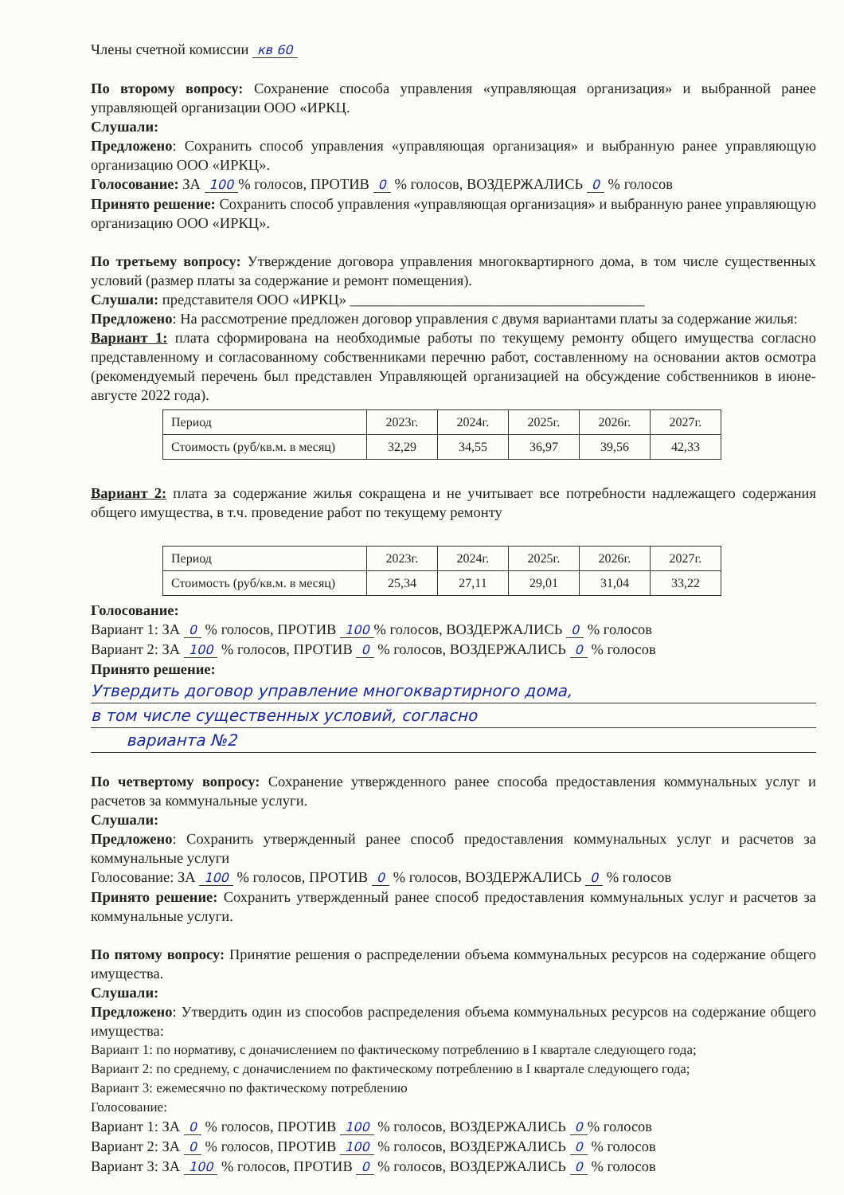Члены счетной комиссии кв 60
По второму вопросу: Сохранение способа управления «управляющая организация» и выбранной ранее управляющей организации ООО «ИРКЦ.
Слушали:
Предложено: Сохранить способ управления «управляющая организация» и выбранную ранее управляющую организацию ООО «ИРКЦ».
Голосование: ЗА 100% голосов, ПРОТИВ 0 % голосов, ВОЗДЕРЖАЛИСЬ 0 % голосов
Принято решение: Сохранить способ управления «управляющая организация» и выбранную ранее управляющую организацию ООО «ИРКЦ».
По третьему вопросу: Утверждение договора управления многоквартирного дома, в том числе существенных условий (размер платы за содержание и ремонт помещения).
Слушали: представителя ООО «ИРКЦ» ________________________________________
Предложено: На рассмотрение предложен договор управления с двумя вариантами платы за содержание жилья:
Вариант 1: плата сформирована на необходимые работы по текущему ремонту общего имущества согласно представленному и согласованному собственниками перечню работ, составленному на основании актов осмотра (рекомендуемый перечень был представлен Управляющей организацией на обсуждение собственников в июне- августе 2022 года).
| Период | 2023г. | 2024г. | 2025г. | 2026г. | 2027г. |
| Стоимость (руб/кв.м. в месяц) | 32,29 | 34,55 | 36,97 | 39,56 | 42,33 |
Вариант 2: плата за содержание жилья сокращена и не учитывает все потребности надлежащего содержания общего имущества, в т.ч. проведение работ по текущему ремонту
| Период | 2023г. | 2024г. | 2025г. | 2026г. | 2027г. |
| Стоимость (руб/кв.м. в месяц) | 25,34 | 27,11 | 29,01 | 31,04 | 33,22 |
Голосование:
Вариант 1: ЗА 0 % голосов, ПРОТИВ 100% голосов, ВОЗДЕРЖАЛИСЬ 0 % голосов
Вариант 2: ЗА 100 % голосов, ПРОТИВ 0 % голосов, ВОЗДЕРЖАЛИСЬ 0 % голосов
Принято решение:
Утвердить договор управление многоквартирного дома,
в том числе существенных условий, согласно
варианта №2
По четвертому вопросу: Сохранение утвержденного ранее способа предоставления коммунальных услуг и расчетов за коммунальные услуги.
Слушали:
Предложено: Сохранить утвержденный ранее способ предоставления коммунальных услуг и расчетов за коммунальные услуги
Голосование: ЗА 100 % голосов, ПРОТИВ 0 % голосов, ВОЗДЕРЖАЛИСЬ 0 % голосов
Принято решение: Сохранить утвержденный ранее способ предоставления коммунальных услуг и расчетов за коммунальные услуги.
По пятому вопросу: Принятие решения о распределении объема коммунальных ресурсов на содержание общего имущества.
Слушали:
Предложено: Утвердить один из способов распределения объема коммунальных ресурсов на содержание общего имущества:
Вариант 1: по нормативу, с доначислением по фактическому потреблению в I квартале следующего года;
Вариант 2: по среднему, с доначислением по фактическому потреблению в I квартале следующего года;
Вариант 3: ежемесячно по фактическому потреблению
Голосование:
Вариант 1: ЗА 0 % голосов, ПРОТИВ 100 % голосов, ВОЗДЕРЖАЛИСЬ 0% голосов
Вариант 2: ЗА 0 % голосов, ПРОТИВ 100 % голосов, ВОЗДЕРЖАЛИСЬ 0 % голосов
Вариант 3: ЗА 100 % голосов, ПРОТИВ 0 % голосов, ВОЗДЕРЖАЛИСЬ 0 % голосов